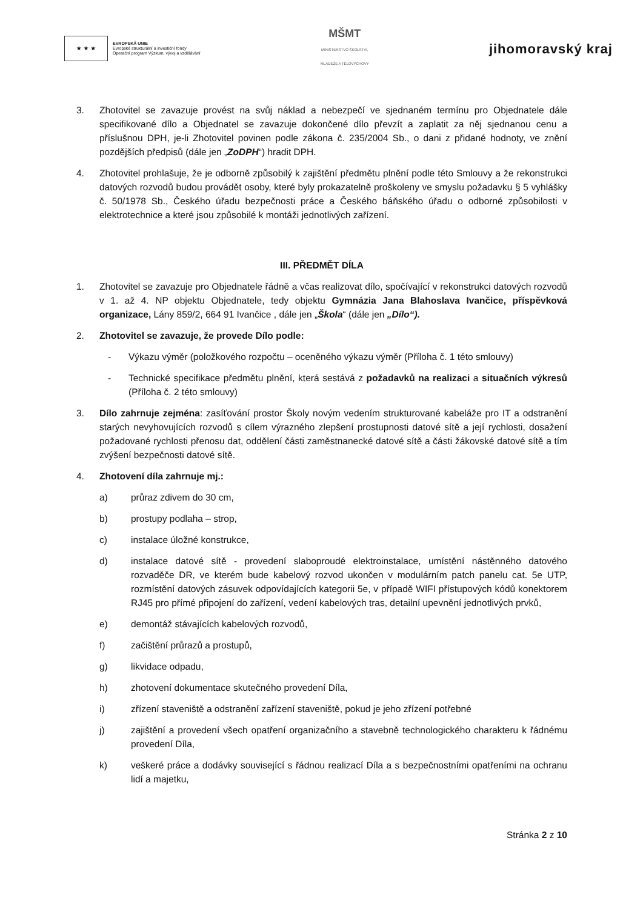★ ★ ★
EVROPSKÁ UNIE
Evropské strukturální a investiční fondy
Operační program Výzkum, vývoj a vzdělávání
MŠMT
MINISTERSTVO ŠKOLSTVÍ,
MLÁDEŽE A TĚLOVÝCHOVY
jihomoravský kraj
3. Zhotovitel se zavazuje provést na svůj náklad a nebezpečí ve sjednaném termínu pro Objednatele dále specifikované dílo a Objednatel se zavazuje dokončené dílo převzít a zaplatit za něj sjednanou cenu a příslušnou DPH, je-li Zhotovitel povinen podle zákona č. 235/2004 Sb., o dani z přidané hodnoty, ve znění pozdějších předpisů (dále jen „ZoDPH“) hradit DPH.
4. Zhotovitel prohlašuje, že je odborně způsobilý k zajištění předmětu plnění podle této Smlouvy a že rekonstrukci datových rozvodů budou provádět osoby, které byly prokazatelně proškoleny ve smyslu požadavku § 5 vyhlášky č. 50/1978 Sb., Českého úřadu bezpečnosti práce a Českého báňského úřadu o odborné způsobilosti v elektrotechnice a které jsou způsobilé k montáži jednotlivých zařízení.
III. PŘEDMĚT DÍLA
1. Zhotovitel se zavazuje pro Objednatele řádně a včas realizovat dílo, spočívající v rekonstrukci datových rozvodů v 1. až 4. NP objektu Objednatele, tedy objektu Gymnázia Jana Blahoslava Ivančice, příspěvková organizace, Lány 859/2, 664 91 Ivančice , dále jen „Škola“ (dále jen „Dílo“).
2. Zhotovitel se zavazuje, že provede Dílo podle:
- Výkazu výměr (položkového rozpočtu – oceněného výkazu výměr (Příloha č. 1 této smlouvy)
- Technické specifikace předmětu plnění, která sestává z požadavků na realizaci a situačních výkresů (Příloha č. 2 této smlouvy)
3. Dílo zahrnuje zejména: zasíťování prostor Školy novým vedením strukturované kabeláže pro IT a odstranění starých nevyhovujících rozvodů s cílem výrazného zlepšení prostupnosti datové sítě a její rychlosti, dosažení požadované rychlosti přenosu dat, oddělení části zaměstnanecké datové sítě a části žákovské datové sítě a tím zvýšení bezpečnosti datové sítě.
4. Zhotovení díla zahrnuje mj.:
a) průraz zdivem do 30 cm,
b) prostupy podlaha – strop,
c) instalace úložné konstrukce,
d) instalace datové sítě - provedení slaboproudé elektroinstalace, umístění nástěnného datového rozvaděče DR, ve kterém bude kabelový rozvod ukončen v modulárním patch panelu cat. 5e UTP, rozmístění datových zásuvek odpovídajících kategorii 5e, v případě WIFI přístupových kódů konektorem RJ45 pro přímé připojení do zařízení, vedení kabelových tras, detailní upevnění jednotlivých prvků,
e) demontáž stávajících kabelových rozvodů,
f) začištění průrazů a prostupů,
g) likvidace odpadu,
h) zhotovení dokumentace skutečného provedení Díla,
i) zřízení staveniště a odstranění zařízení staveniště, pokud je jeho zřízení potřebné
j) zajištění a provedení všech opatření organizačního a stavebně technologického charakteru k řádnému provedení Díla,
k) veškeré práce a dodávky související s řádnou realizací Díla a s bezpečnostními opatřeními na ochranu lidí a majetku,
Stránka 2 z 10